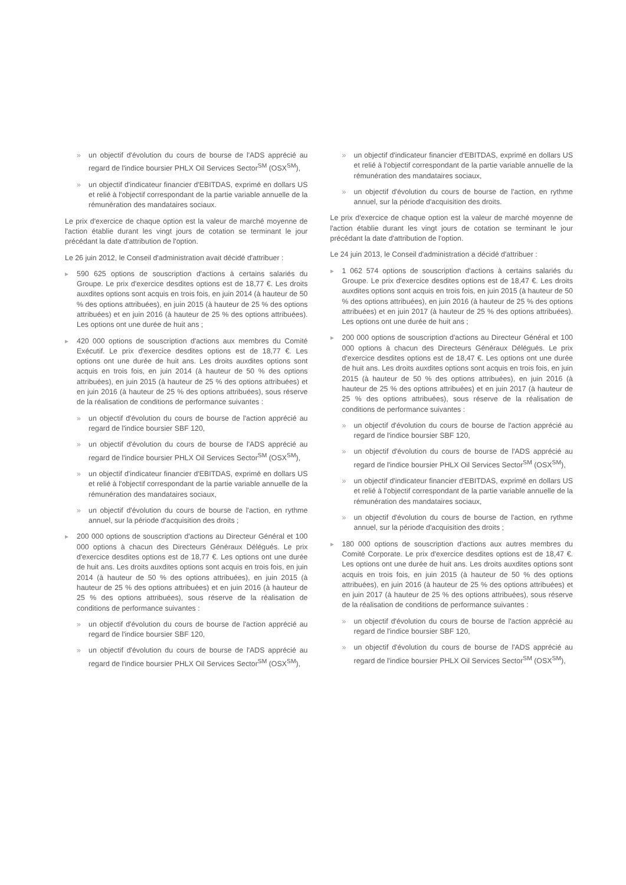» un objectif d'évolution du cours de bourse de l'ADS apprécié au regard de l'indice boursier PHLX Oil Services Sector<sup>SM</sup> (OSX<sup>SM</sup>),
» un objectif d'indicateur financier d'EBITDAS, exprimé en dollars US et relié à l'objectif correspondant de la partie variable annuelle de la rémunération des mandataires sociaux.
Le prix d'exercice de chaque option est la valeur de marché moyenne de l'action établie durant les vingt jours de cotation se terminant le jour précédant la date d'attribution de l'option.
Le 26 juin 2012, le Conseil d'administration avait décidé d'attribuer :
▸ 590 625 options de souscription d'actions à certains salariés du Groupe. Le prix d'exercice desdites options est de 18,77 €. Les droits auxdites options sont acquis en trois fois, en juin 2014 (à hauteur de 50 % des options attribuées), en juin 2015 (à hauteur de 25 % des options attribuées) et en juin 2016 (à hauteur de 25 % des options attribuées). Les options ont une durée de huit ans ;
▸ 420 000 options de souscription d'actions aux membres du Comité Exécutif. Le prix d'exercice desdites options est de 18,77 €. Les options ont une durée de huit ans. Les droits auxdites options sont acquis en trois fois, en juin 2014 (à hauteur de 50 % des options attribuées), en juin 2015 (à hauteur de 25 % des options attribuées) et en juin 2016 (à hauteur de 25 % des options attribuées), sous réserve de la réalisation de conditions de performance suivantes :
» un objectif d'évolution du cours de bourse de l'action apprécié au regard de l'indice boursier SBF 120,
» un objectif d'évolution du cours de bourse de l'ADS apprécié au regard de l'indice boursier PHLX Oil Services Sector<sup>SM</sup> (OSX<sup>SM</sup>),
» un objectif d'indicateur financier d'EBITDAS, exprimé en dollars US et relié à l'objectif correspondant de la partie variable annuelle de la rémunération des mandataires sociaux,
» un objectif d'évolution du cours de bourse de l'action, en rythme annuel, sur la période d'acquisition des droits ;
▸ 200 000 options de souscription d'actions au Directeur Général et 100 000 options à chacun des Directeurs Généraux Délégués. Le prix d'exercice desdites options est de 18,77 €. Les options ont une durée de huit ans. Les droits auxdites options sont acquis en trois fois, en juin 2014 (à hauteur de 50 % des options attribuées), en juin 2015 (à hauteur de 25 % des options attribuées) et en juin 2016 (à hauteur de 25 % des options attribuées), sous réserve de la réalisation de conditions de performance suivantes :
» un objectif d'évolution du cours de bourse de l'action apprécié au regard de l'indice boursier SBF 120,
» un objectif d'évolution du cours de bourse de l'ADS apprécié au regard de l'indice boursier PHLX Oil Services Sector<sup>SM</sup> (OSX<sup>SM</sup>),
» un objectif d'indicateur financier d'EBITDAS, exprimé en dollars US et relié à l'objectif correspondant de la partie variable annuelle de la rémunération des mandataires sociaux,
» un objectif d'évolution du cours de bourse de l'action, en rythme annuel, sur la période d'acquisition des droits.
Le prix d'exercice de chaque option est la valeur de marché moyenne de l'action établie durant les vingt jours de cotation se terminant le jour précédant la date d'attribution de l'option.
Le 24 juin 2013, le Conseil d'administration a décidé d'attribuer :
▸ 1 062 574 options de souscription d'actions à certains salariés du Groupe. Le prix d'exercice desdites options est de 18,47 €. Les droits auxdites options sont acquis en trois fois, en juin 2015 (à hauteur de 50 % des options attribuées), en juin 2016 (à hauteur de 25 % des options attribuées) et en juin 2017 (à hauteur de 25 % des options attribuées). Les options ont une durée de huit ans ;
▸ 200 000 options de souscription d'actions au Directeur Général et 100 000 options à chacun des Directeurs Généraux Délégués. Le prix d'exercice desdites options est de 18,47 €. Les options ont une durée de huit ans. Les droits auxdites options sont acquis en trois fois, en juin 2015 (à hauteur de 50 % des options attribuées), en juin 2016 (à hauteur de 25 % des options attribuées) et en juin 2017 (à hauteur de 25 % des options attribuées), sous réserve de la réalisation de conditions de performance suivantes :
» un objectif d'évolution du cours de bourse de l'action apprécié au regard de l'indice boursier SBF 120,
» un objectif d'évolution du cours de bourse de l'ADS apprécié au regard de l'indice boursier PHLX Oil Services Sector<sup>SM</sup> (OSX<sup>SM</sup>),
» un objectif d'indicateur financier d'EBITDAS, exprimé en dollars US et relié à l'objectif correspondant de la partie variable annuelle de la rémunération des mandataires sociaux,
» un objectif d'évolution du cours de bourse de l'action, en rythme annuel, sur la période d'acquisition des droits ;
▸ 180 000 options de souscription d'actions aux autres membres du Comité Corporate. Le prix d'exercice desdites options est de 18,47 €. Les options ont une durée de huit ans. Les droits auxdites options sont acquis en trois fois, en juin 2015 (à hauteur de 50 % des options attribuées), en juin 2016 (à hauteur de 25 % des options attribuées) et en juin 2017 (à hauteur de 25 % des options attribuées), sous réserve de la réalisation de conditions de performance suivantes :
» un objectif d'évolution du cours de bourse de l'action apprécié au regard de l'indice boursier SBF 120,
» un objectif d'évolution du cours de bourse de l'ADS apprécié au regard de l'indice boursier PHLX Oil Services Sector<sup>SM</sup> (OSX<sup>SM</sup>),